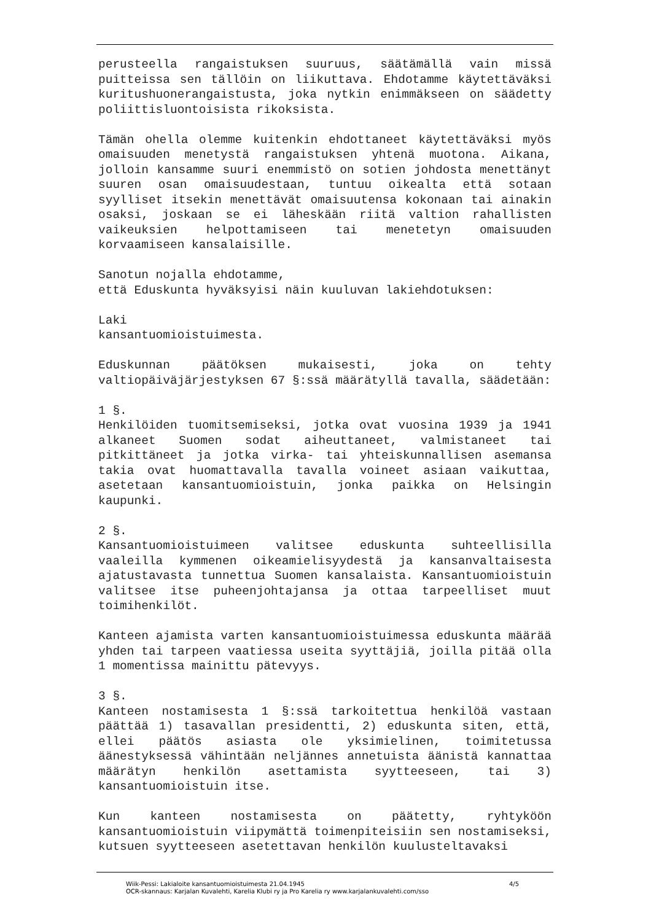perusteella rangaistuksen suuruus, säätämällä vain missä puitteissa sen tällöin on liikuttava. Ehdotamme käytettäväksi kuritushuonerangaistusta, joka nytkin enimmäkseen on säädetty poliittisluontoisista rikoksista.
Tämän ohella olemme kuitenkin ehdottaneet käytettäväksi myös omaisuuden menetystä rangaistuksen yhtenä muotona. Aikana, jolloin kansamme suuri enemmistö on sotien johdosta menettänyt suuren osan omaisuudestaan, tuntuu oikealta että sotaan syylliset itsekin menettävät omaisuutensa kokonaan tai ainakin osaksi, joskaan se ei läheskään riitä valtion rahallisten vaikeuksien helpottamiseen tai menetetyn omaisuuden korvaamiseen kansalaisille.
Sanotun nojalla ehdotamme,
että Eduskunta hyväksyisi näin kuuluvan lakiehdotuksen:
Laki
kansantuomioistuimesta.
Eduskunnan päätöksen mukaisesti, joka on tehty valtiopäiväjärjestyksen 67 §:ssä määrätyllä tavalla, säädetään:
1 §.
Henkilöiden tuomitsemiseksi, jotka ovat vuosina 1939 ja 1941 alkaneet Suomen sodat aiheuttaneet, valmistaneet tai pitkittäneet ja jotka virka- tai yhteiskunnallisen asemansa takia ovat huomattavalla tavalla voineet asiaan vaikuttaa, asetetaan kansantuomioistuin, jonka paikka on Helsingin kaupunki.
2 §.
Kansantuomioistuimeen valitsee eduskunta suhteellisilla vaaleilla kymmenen oikeamielisyydestä ja kansanvaltaisesta ajatustavasta tunnettua Suomen kansalaista. Kansantuomioistuin valitsee itse puheenjohtajansa ja ottaa tarpeelliset muut toimihenkilöt.
Kanteen ajamista varten kansantuomioistuimessa eduskunta määrää yhden tai tarpeen vaatiessa useita syyttäjiä, joilla pitää olla 1 momentissa mainittu pätevyys.
3 §.
Kanteen nostamisesta 1 §:ssä tarkoitettua henkilöä vastaan päättää 1) tasavallan presidentti, 2) eduskunta siten, että, ellei päätös asiasta ole yksimielinen, toimitetussa äänestyksessä vähintään neljännes annetuista äänistä kannattaa määrätyn henkilön asettamista syytteeseen, tai 3) kansantuomioistuin itse.
Kun kanteen nostamisesta on päätetty, ryhtyköön kansantuomioistuin viipymättä toimenpiteisiin sen nostamiseksi, kutsuen syytteeseen asetettavan henkilön kuulusteltavaksi
Wiik-Pessi: Lakialoite kansantuomioistuimesta 21.04.1945 4/5
OCR-skannaus: Karjalan Kuvalehti, Karelia Klubi ry ja Pro Karelia ry www.karjalankuvalehti.com/sso